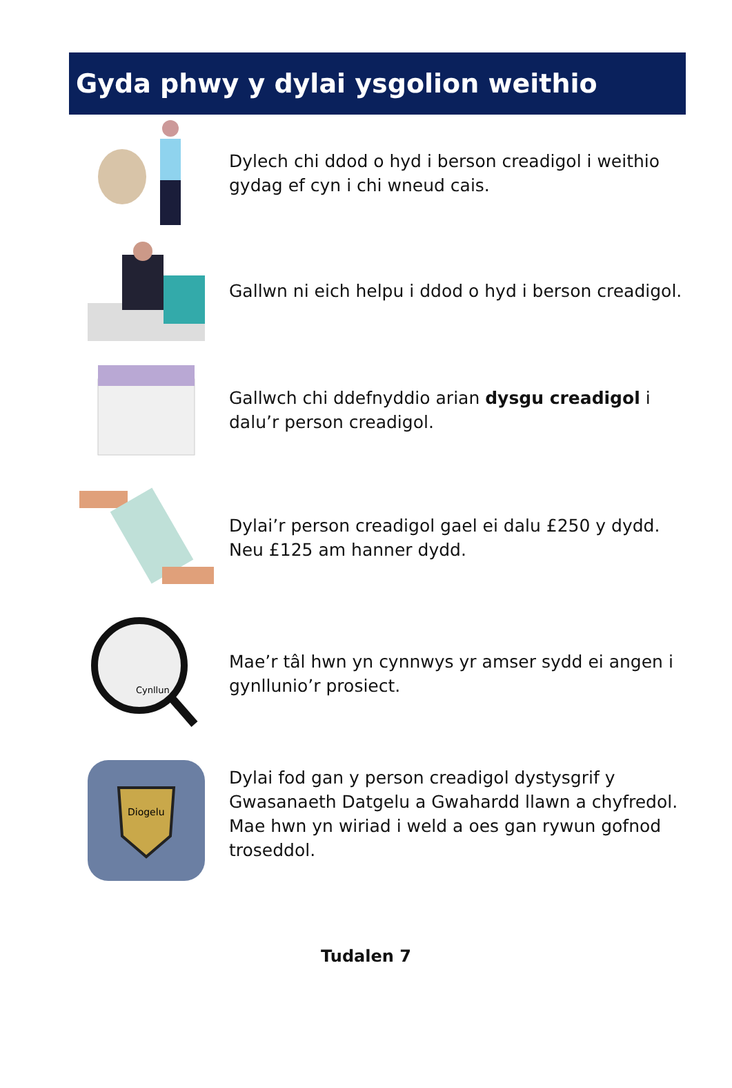Gyda phwy y dylai ysgolion weithio
Dylech chi ddod o hyd i berson creadigol i weithio gydag ef cyn i chi wneud cais.
Gallwn ni eich helpu i ddod o hyd i berson creadigol.
Gallwch chi ddefnyddio arian dysgu creadigol i dalu’r person creadigol.
Dylai’r person creadigol gael ei dalu £250 y dydd. Neu £125 am hanner dydd.
Cynllun
Mae’r tâl hwn yn cynnwys yr amser sydd ei angen i gynllunio’r prosiect.
Diogelu
Dylai fod gan y person creadigol dystysgrif y Gwasanaeth Datgelu a Gwahardd llawn a chyfredol. Mae hwn yn wiriad i weld a oes gan rywun gofnod troseddol.
Tudalen 7